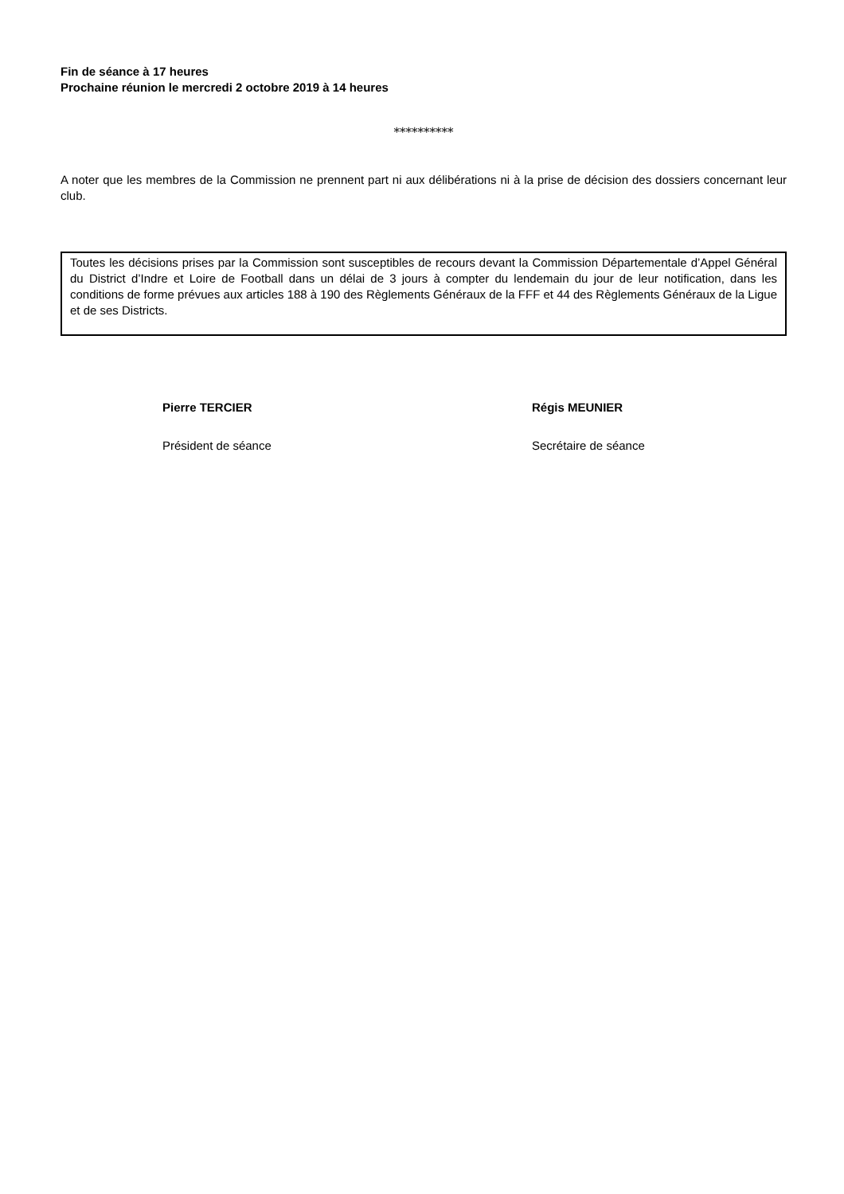Fin de séance à 17 heures
Prochaine réunion le mercredi 2 octobre 2019 à 14 heures
**********
A noter que les membres de la Commission ne prennent part ni aux délibérations ni à la prise de décision des dossiers concernant leur club.
Toutes les décisions prises par la Commission sont susceptibles de recours devant la Commission Départementale d’Appel Général du District d’Indre et Loire de Football dans un délai de 3 jours à compter du lendemain du jour de leur notification, dans les conditions de forme prévues aux articles 188 à 190 des Règlements Généraux de la FFF et 44 des Règlements Généraux de la Ligue et de ses Districts.
Pierre TERCIER
Président de séance
Régis MEUNIER
Secrétaire de séance